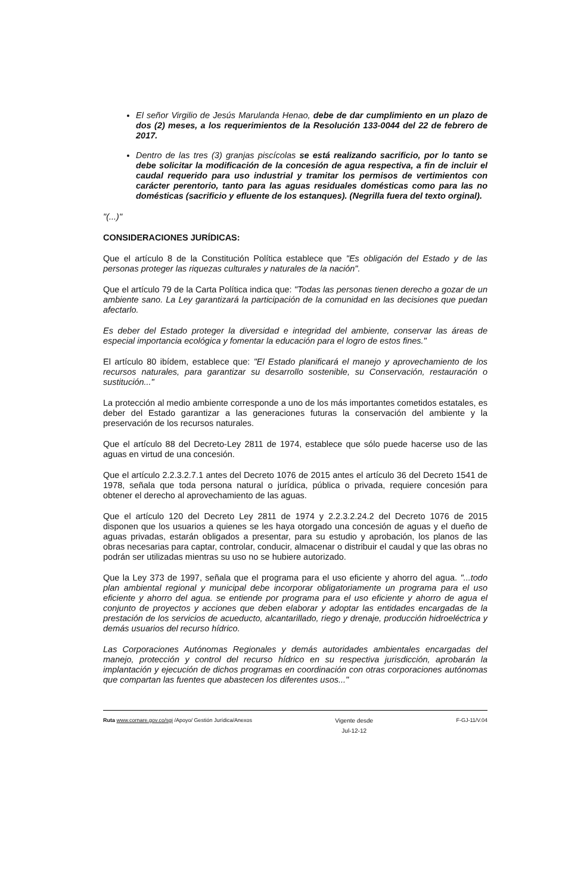El señor Virgilio de Jesús Marulanda Henao, debe de dar cumplimiento en un plazo de dos (2) meses, a los requerimientos de la Resolución 133-0044 del 22 de febrero de 2017.
Dentro de las tres (3) granjas piscícolas se está realizando sacrificio, por lo tanto se debe solicitar la modificación de la concesión de agua respectiva, a fin de incluir el caudal requerido para uso industrial y tramitar los permisos de vertimientos con carácter perentorio, tanto para las aguas residuales domésticas como para las no domésticas (sacrificio y efluente de los estanques). (Negrilla fuera del texto orginal).
"(...)"
CONSIDERACIONES JURÍDICAS:
Que el artículo 8 de la Constitución Política establece que "Es obligación del Estado y de las personas proteger las riquezas culturales y naturales de la nación".
Que el artículo 79 de la Carta Política indica que: "Todas las personas tienen derecho a gozar de un ambiente sano. La Ley garantizará la participación de la comunidad en las decisiones que puedan afectarlo.
Es deber del Estado proteger la diversidad e integridad del ambiente, conservar las áreas de especial importancia ecológica y fomentar la educación para el logro de estos fines."
El artículo 80 ibídem, establece que: "El Estado planificará el manejo y aprovechamiento de los recursos naturales, para garantizar su desarrollo sostenible, su Conservación, restauración o sustitución..."
La protección al medio ambiente corresponde a uno de los más importantes cometidos estatales, es deber del Estado garantizar a las generaciones futuras la conservación del ambiente y la preservación de los recursos naturales.
Que el artículo 88 del Decreto-Ley 2811 de 1974, establece que sólo puede hacerse uso de las aguas en virtud de una concesión.
Que el artículo 2.2.3.2.7.1 antes del Decreto 1076 de 2015 antes el artículo 36 del Decreto 1541 de 1978, señala que toda persona natural o jurídica, pública o privada, requiere concesión para obtener el derecho al aprovechamiento de las aguas.
Que el artículo 120 del Decreto Ley 2811 de 1974 y 2.2.3.2.24.2 del Decreto 1076 de 2015 disponen que los usuarios a quienes se les haya otorgado una concesión de aguas y el dueño de aguas privadas, estarán obligados a presentar, para su estudio y aprobación, los planos de las obras necesarias para captar, controlar, conducir, almacenar o distribuir el caudal y que las obras no podrán ser utilizadas mientras su uso no se hubiere autorizado.
Que la Ley 373 de 1997, señala que el programa para el uso eficiente y ahorro del agua. "...todo plan ambiental regional y municipal debe incorporar obligatoriamente un programa para el uso eficiente y ahorro del agua. se entiende por programa para el uso eficiente y ahorro de agua el conjunto de proyectos y acciones que deben elaborar y adoptar las entidades encargadas de la prestación de los servicios de acueducto, alcantarillado, riego y drenaje, producción hidroeléctrica y demás usuarios del recurso hídrico.
Las Corporaciones Autónomas Regionales y demás autoridades ambientales encargadas del manejo, protección y control del recurso hídrico en su respectiva jurisdicción, aprobarán la implantación y ejecución de dichos programas en coordinación con otras corporaciones autónomas que compartan las fuentes que abastecen los diferentes usos..."
Ruta www.cornare.gov.co/sgi /Apoyo/ Gestión Jurídica/Anexos
Vigente desde
Jul-12-12
F-GJ-11/V.04